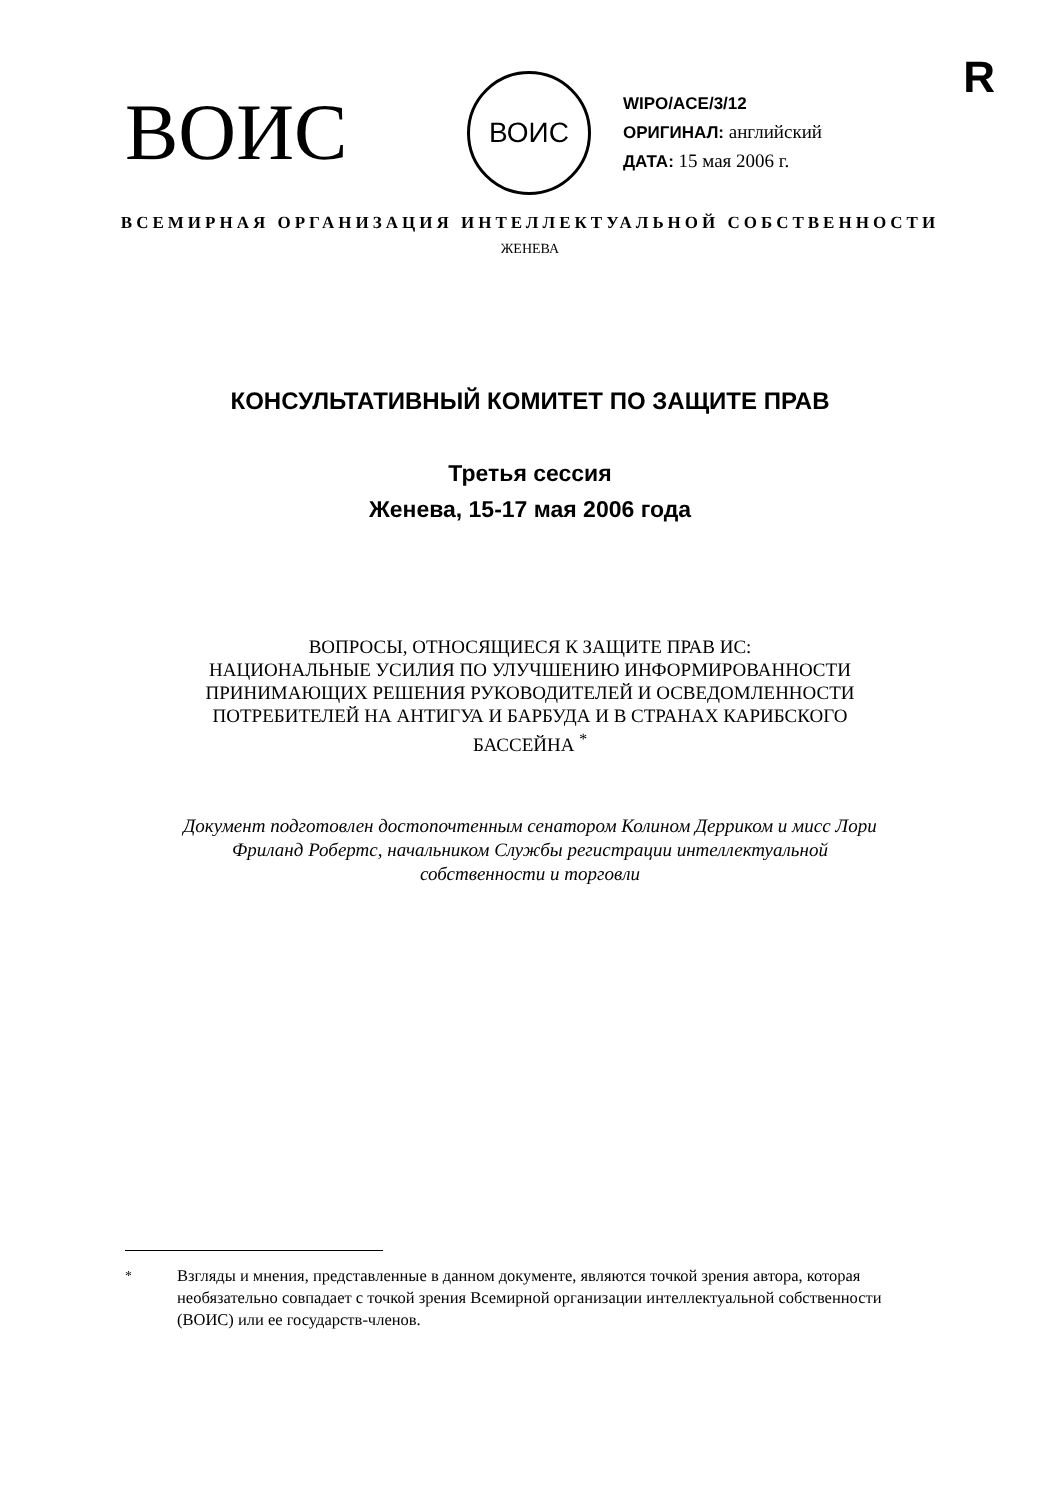R
ВОИС
ВОИС
WIPO/ACE/3/12
ОРИГИНАЛ: английский
ДАТА: 15 мая 2006 г.
ВСЕМИРНАЯ ОРГАНИЗАЦИЯ ИНТЕЛЛЕКТУАЛЬНОЙ СОБСТВЕННОСТИ
ЖЕНЕВА
КОНСУЛЬТАТИВНЫЙ КОМИТЕТ ПО ЗАЩИТЕ ПРАВ
Третья сессия
Женева, 15-17 мая 2006 года
ВОПРОСЫ, ОТНОСЯЩИЕСЯ К ЗАЩИТЕ ПРАВ ИС:
НАЦИОНАЛЬНЫЕ УСИЛИЯ ПО УЛУЧШЕНИЮ ИНФОРМИРОВАННОСТИ
ПРИНИМАЮЩИХ РЕШЕНИЯ РУКОВОДИТЕЛЕЙ И ОСВЕДОМЛЕННОСТИ
ПОТРЕБИТЕЛЕЙ НА АНТИГУА И БАРБУДА И В СТРАНАХ КАРИБСКОГО
БАССЕЙНА <sup>*</sup>
Документ подготовлен достопочтенным сенатором Колином Дерриком и мисс Лори
Фриланд Робертс, начальником Службы регистрации интеллектуальной
собственности и торговли
<sup>*</sup> Взгляды и мнения, представленные в данном документе, являются точкой зрения автора, которая необязательно совпадает с точкой зрения Всемирной организации интеллектуальной собственности (ВОИС) или ее государств-членов.